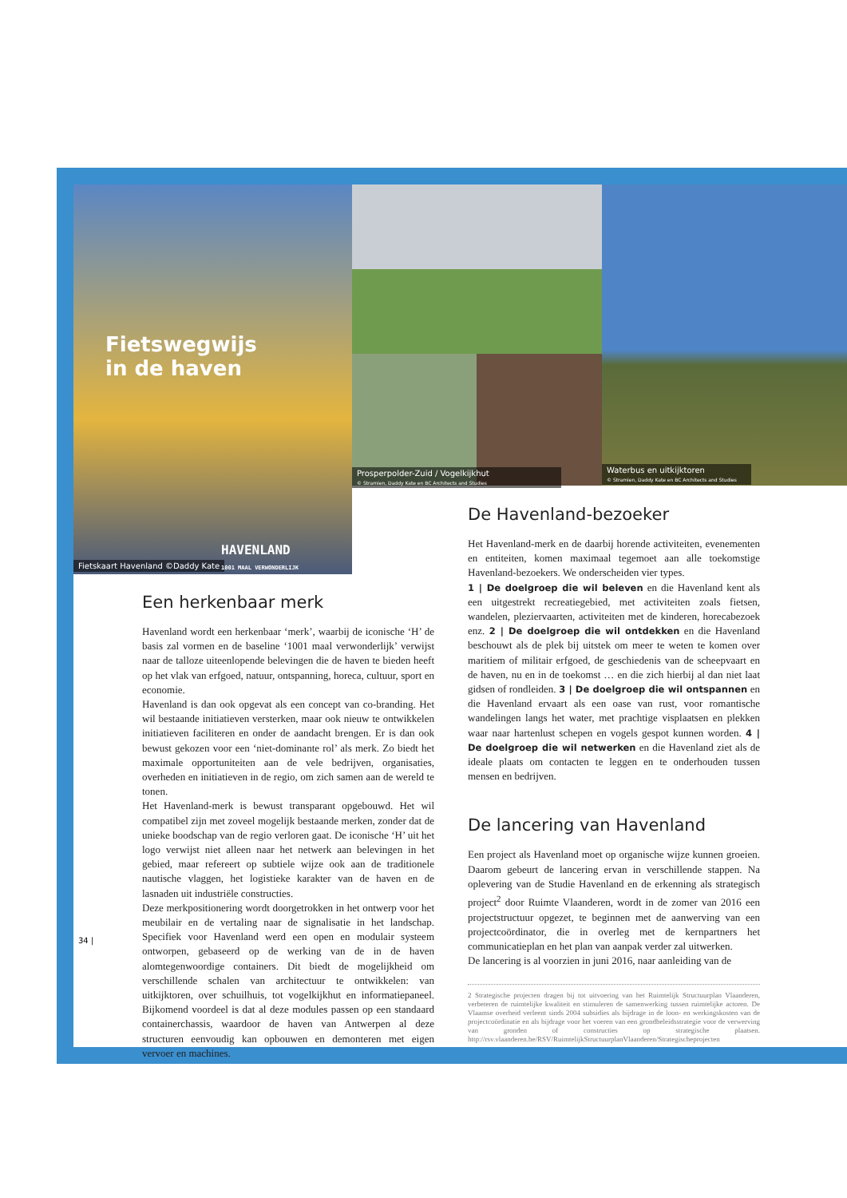Fietswegwijs
in de haven
Fietskaart Havenland ©Daddy Kate
HAVENLAND
1001 MAAL VERWONDERLIJK
Prosperpolder-Zuid / Vogelkijkhut
© Stramien, Daddy Kate en BC Architects and Studies
Waterbus en uitkijktoren
© Stramien, Daddy Kate en BC Architects and Studies
Een herkenbaar merk
Havenland wordt een herkenbaar ‘merk’, waarbij de iconische ‘H’ de basis zal vormen en de baseline ‘1001 maal verwonderlijk’ verwijst naar de talloze uiteenlopende belevingen die de haven te bieden heeft op het vlak van erfgoed, natuur, ontspanning, horeca, cultuur, sport en economie.
Havenland is dan ook opgevat als een concept van co-branding. Het wil bestaande initiatieven versterken, maar ook nieuw te ontwikkelen initiatieven faciliteren en onder de aandacht brengen. Er is dan ook bewust gekozen voor een ‘niet-dominante rol’ als merk. Zo biedt het maximale opportuniteiten aan de vele bedrijven, organisaties, overheden en initiatieven in de regio, om zich samen aan de wereld te tonen.
Het Havenland-merk is bewust transparant opgebouwd. Het wil compatibel zijn met zoveel mogelijk bestaande merken, zonder dat de unieke boodschap van de regio verloren gaat. De iconische ‘H’ uit het logo verwijst niet alleen naar het netwerk aan belevingen in het gebied, maar refereert op subtiele wijze ook aan de traditionele nautische vlaggen, het logistieke karakter van de haven en de lasnaden uit industriële constructies.
Deze merkpositionering wordt doorgetrokken in het ontwerp voor het meubilair en de vertaling naar de signalisatie in het landschap. Specifiek voor Havenland werd een open en modulair systeem ontworpen, gebaseerd op de werking van de in de haven alomtegenwoordige containers. Dit biedt de mogelijkheid om verschillende schalen van architectuur te ontwikkelen: van uitkijktoren, over schuilhuis, tot vogelkijkhut en informatiepaneel. Bijkomend voordeel is dat al deze modules passen op een standaard containerchassis, waardoor de haven van Antwerpen al deze structuren eenvoudig kan opbouwen en demonteren met eigen vervoer en machines.
34 |
De Havenland-bezoeker
Het Havenland-merk en de daarbij horende activiteiten, evenementen en entiteiten, komen maximaal tegemoet aan alle toekomstige Havenland-bezoekers. We onderscheiden vier types.
1 | De doelgroep die wil beleven en die Havenland kent als een uitgestrekt recreatiegebied, met activiteiten zoals fietsen, wandelen, plezierv­aarten, activiteiten met de kinderen, horecabezoek enz. 2 | De doelgroep die wil ontdekken en die Havenland beschouwt als de plek bij uitstek om meer te weten te komen over maritiem of militair erfgoed, de geschiedenis van de scheepvaart en de haven, nu en in de toekomst … en die zich hierbij al dan niet laat gidsen of rondleiden. 3 | De doelgroep die wil ontspannen en die Havenland ervaart als een oase van rust, voor romantische wandelingen langs het water, met prachtige visplaatsen en plekken waar naar hartenlust schepen en vogels gespot kunnen worden. 4 | De doelgroep die wil netwerken en die Havenland ziet als de ideale plaats om contacten te leggen en te onderhouden tussen mensen en bedrijven.
De lancering van Havenland
Een project als Havenland moet op organische wijze kunnen groeien. Daarom gebeurt de lancering ervan in verschillende stappen. Na oplevering van de Studie Havenland en de erkenning als strategisch project<sup>2</sup> door Ruimte Vlaanderen, wordt in de zomer van 2016 een projectstructuur opgezet, te beginnen met de aanwerving van een projectcoördinator, die in overleg met de kernpartners het communicatieplan en het plan van aanpak verder zal uitwerken.
De lancering is al voorzien in juni 2016, naar aanleiding van de
2 Strategische projecten dragen bij tot uitvoering van het Ruimtelijk Structuurplan Vlaanderen, verbeteren de ruimtelijke kwaliteit en stimuleren de samenwerking tussen ruimtelijke actoren. De Vlaamse overheid verleent sinds 2004 subsidies als bijdrage in de loon- en werkingskosten van de projectcoördinatie en als bijdrage voor het voeren van een grondbeleidsstrategie voor de verwerving van gronden of constructies op strategische plaatsen. http://rsv.vlaanderen.be/RSV/RuimtelijkStructuurplanVlaanderen/Strategischeprojecten